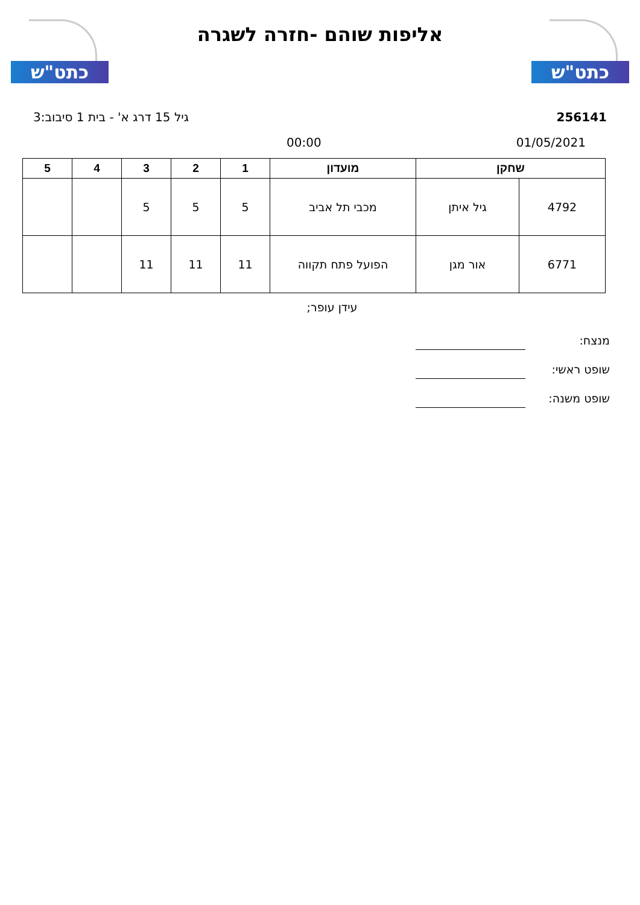כתט"ש
אליפות שוהם -חזרה לשגרה
כתט"ש
256141 גיל 15 דרג א' - בית 1 סיבוב:3
01/05/2021 00:00
| שחקן | | מועדון | 1 | 2 | 3 | 4 | 5 |
| --- | --- | --- | --- | --- | --- | --- | --- |
| 4792 | גיל איתן | מכבי תל אביב | 5 | 5 | 5 | | |
| 6771 | אור מגן | הפועל פתח תקווה | 11 | 11 | 11 | | |
עידן עופר;
מנצח:
שופט ראשי:
שופט משנה: